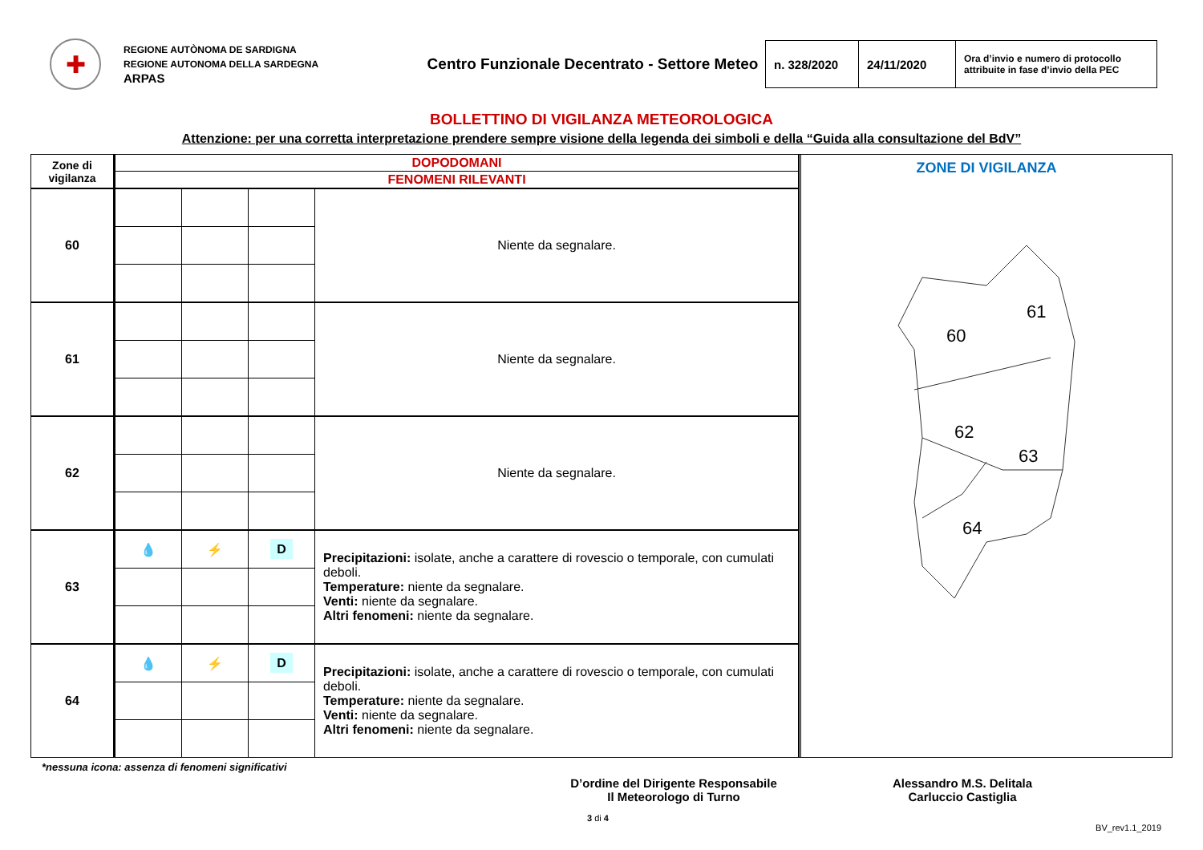✚
REGIONE AUTÒNOMA DE SARDIGNA
REGIONE AUTONOMA DELLA SARDEGNA
ARPAS
Centro Funzionale Decentrato - Settore Meteo
| n. 328/2020 | 24/11/2020 | Ora d’invio e numero di protocollo attribuite in fase d’invio della PEC |
BOLLETTINO DI VIGILANZA METEOROLOGICA
Attenzione: per una corretta interpretazione prendere sempre visione della legenda dei simboli e della “Guida alla consultazione del BdV”
| Zone di vigilanza | DOPODOMANI | | | |
| --- | --- | --- | --- | --- |
| | FENOMENI RILEVANTI | | | |
| 60 | | | | Niente da segnalare. |
| 61 | | | | Niente da segnalare. |
| 62 | | | | Niente da segnalare. |
| 63 | 💧 | ⚡ | D | Precipitazioni: isolate, anche a carattere di rovescio o temporale, con cumulati deboli. Temperature: niente da segnalare. Venti: niente da segnalare. Altri fenomeni: niente da segnalare. |
| 64 | 💧 | ⚡ | D | Precipitazioni: isolate, anche a carattere di rovescio o temporale, con cumulati deboli. Temperature: niente da segnalare. Venti: niente da segnalare. Altri fenomeni: niente da segnalare. |
ZONE DI VIGILANZA
60
61
62
63
64
*nessuna icona: assenza di fenomeni significativi
D’ordine del Dirigente Responsabile
Il Meteorologo di Turno
Alessandro M.S. Delitala
Carluccio Castiglia
3 di 4
BV_rev1.1_2019